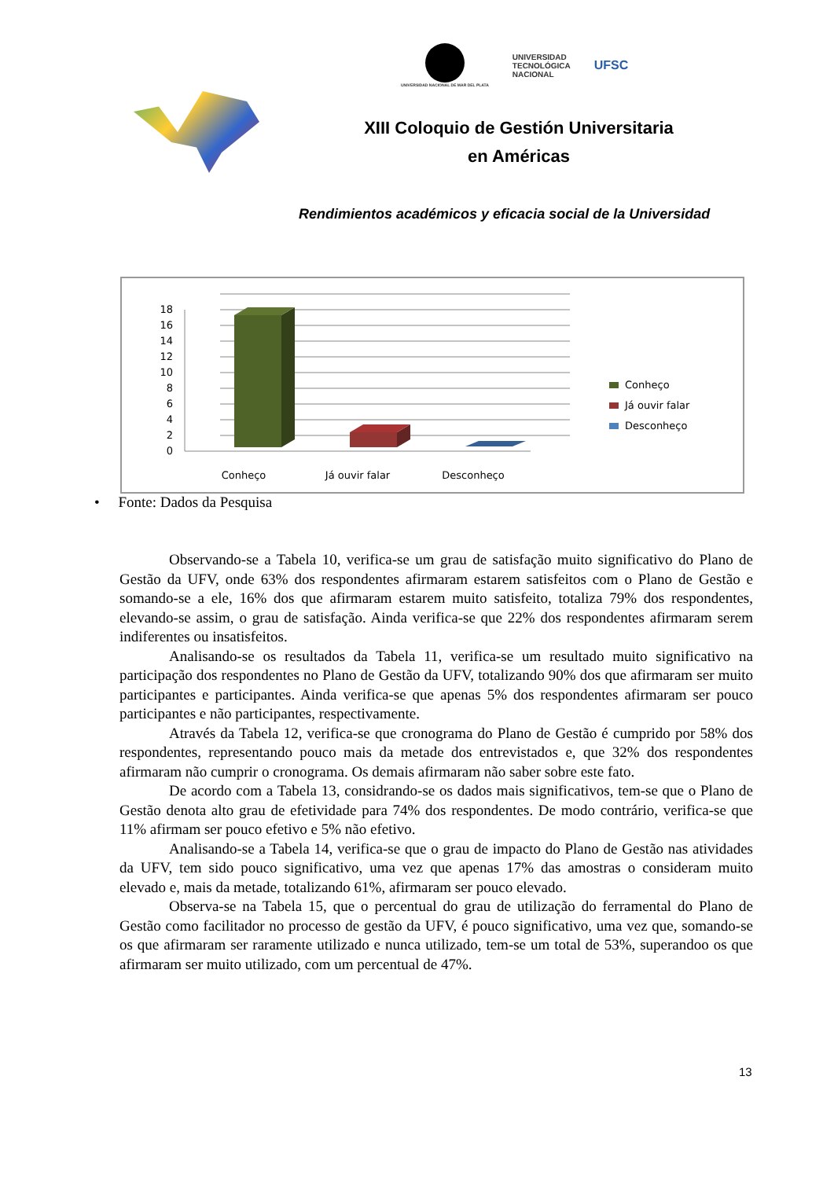UNIVERSIDAD NACIONAL DE MAR DEL PLATA
UNIVERSIDAD
TECNOLÓGICA
NACIONAL
UFSC
XIII Coloquio de Gestión Universitaria
en Américas
Rendimientos académicos y eficacia social de la Universidad
0
2
4
6
8
10
12
14
16
18
Conheço
Já ouvir falar
Desconheço
Conheço
Já ouvir falar
Desconheço
• Fonte: Dados da Pesquisa
Observando-se a Tabela 10, verifica-se um grau de satisfação muito significativo do Plano de Gestão da UFV, onde 63% dos respondentes afirmaram estarem satisfeitos com o Plano de Gestão e somando-se a ele, 16% dos que afirmaram estarem muito satisfeito, totaliza 79% dos respondentes, elevando-se assim, o grau de satisfação. Ainda verifica-se que 22% dos respondentes afirmaram serem indiferentes ou insatisfeitos.
Analisando-se os resultados da Tabela 11, verifica-se um resultado muito significativo na participação dos respondentes no Plano de Gestão da UFV, totalizando 90% dos que afirmaram ser muito participantes e participantes. Ainda verifica-se que apenas 5% dos respondentes afirmaram ser pouco participantes e não participantes, respectivamente.
Através da Tabela 12, verifica-se que cronograma do Plano de Gestão é cumprido por 58% dos respondentes, representando pouco mais da metade dos entrevistados e, que 32% dos respondentes afirmaram não cumprir o cronograma. Os demais afirmaram não saber sobre este fato.
De acordo com a Tabela 13, considrando-se os dados mais significativos, tem-se que o Plano de Gestão denota alto grau de efetividade para 74% dos respondentes. De modo contrário, verifica-se que 11% afirmam ser pouco efetivo e 5% não efetivo.
Analisando-se a Tabela 14, verifica-se que o grau de impacto do Plano de Gestão nas atividades da UFV, tem sido pouco significativo, uma vez que apenas 17% das amostras o consideram muito elevado e, mais da metade, totalizando 61%, afirmaram ser pouco elevado.
Observa-se na Tabela 15, que o percentual do grau de utilização do ferramental do Plano de Gestão como facilitador no processo de gestão da UFV, é pouco significativo, uma vez que, somando-se os que afirmaram ser raramente utilizado e nunca utilizado, tem-se um total de 53%, superandoo os que afirmaram ser muito utilizado, com um percentual de 47%.
13